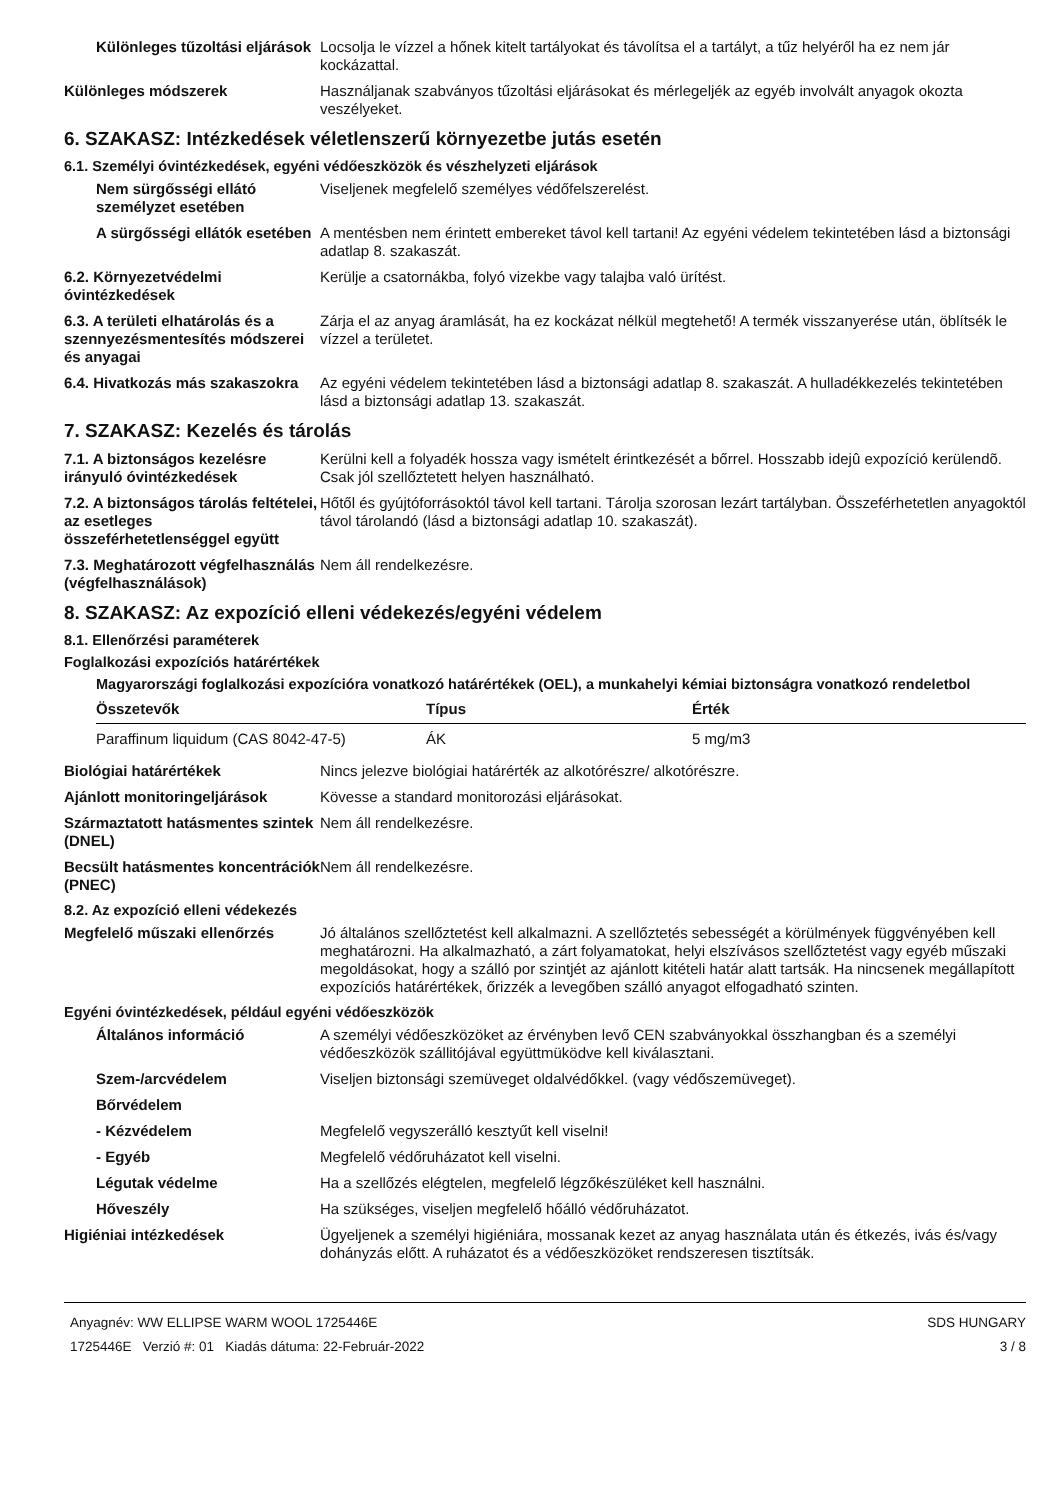Különleges tűzoltási eljárások
Locsolja le vízzel a hőnek kitelt tartályokat és távolítsa el a tartályt, a tűz helyéről ha ez nem jár kockázattal.
Különleges módszerek Használjanak szabványos tűzoltási eljárásokat és mérlegeljék az egyéb involvált anyagok okozta veszélyeket.
6. SZAKASZ: Intézkedések véletlenszerű környezetbe jutás esetén
6.1. Személyi óvintézkedések, egyéni védőeszközök és vészhelyzeti eljárások
Nem sürgősségi ellátó személyzet esetében
Viseljenek megfelelő személyes védőfelszerelést.
A sürgősségi ellátók esetében
A mentésben nem érintett embereket távol kell tartani! Az egyéni védelem tekintetében lásd a biztonsági adatlap 8. szakaszát.
6.2. Környezetvédelmi óvintézkedések
Kerülje a csatornákba, folyó vizekbe vagy talajba való ürítést.
6.3. A területi elhatárolás és a szennyezésmentesítés módszerei és anyagai
Zárja el az anyag áramlását, ha ez kockázat nélkül megtehető! A termék visszanyerése után, öblítsék le vízzel a területet.
6.4. Hivatkozás más szakaszokra
Az egyéni védelem tekintetében lásd a biztonsági adatlap 8. szakaszát. A hulladékkezelés tekintetében lásd a biztonsági adatlap 13. szakaszát.
7. SZAKASZ: Kezelés és tárolás
7.1. A biztonságos kezelésre irányuló óvintézkedések
Kerülni kell a folyadék hossza vagy ismételt érintkezését a bőrrel. Hosszabb idejû expozíció kerülendõ. Csak jól szellőztetett helyen használható.
7.2. A biztonságos tárolás feltételei, az esetleges összeférhetetlenséggel együtt
Hőtől és gyújtóforrásoktól távol kell tartani. Tárolja szorosan lezárt tartályban. Összeférhetetlen anyagoktól távol tárolandó (lásd a biztonsági adatlap 10. szakaszát).
7.3. Meghatározott végfelhasználás (végfelhasználások)
Nem áll rendelkezésre.
8. SZAKASZ: Az expozíció elleni védekezés/egyéni védelem
8.1. Ellenőrzési paraméterek
Foglalkozási expozíciós határértékek
Magyarországi foglalkozási expozícióra vonatkozó határértékek (OEL), a munkahelyi kémiai biztonságra vonatkozó rendeletbol
| Összetevők | Típus | Érték |
| --- | --- | --- |
| Paraffinum liquidum (CAS 8042-47-5) | ÁK | 5 mg/m3 |
Biológiai határértékek Nincs jelezve biológiai határérték az alkotórészre/ alkotórészre.
Ajánlott monitoringeljárások Kövesse a standard monitorozási eljárásokat.
Származtatott hatásmentes szintek (DNEL)
Nem áll rendelkezésre.
Becsült hatásmentes koncentrációk (PNEC)
Nem áll rendelkezésre.
8.2. Az expozíció elleni védekezés
Megfelelő műszaki ellenőrzés Jó általános szellőztetést kell alkalmazni. A szellőztetés sebességét a körülmények függvényében kell meghatározni. Ha alkalmazható, a zárt folyamatokat, helyi elszívásos szellőztetést vagy egyéb műszaki megoldásokat, hogy a szálló por szintjét az ajánlott kitételi határ alatt tartsák. Ha nincsenek megállapított expozíciós határértékek, őrizzék a levegőben szálló anyagot elfogadható szinten.
Egyéni óvintézkedések, például egyéni védőeszközök
Általános információ A személyi védőeszközöket az érvényben levő CEN szabványokkal összhangban és a személyi védőeszközök szállitójával együttmüködve kell kiválasztani.
Szem-/arcvédelem Viseljen biztonsági szemüveget oldalvédőkkel. (vagy védőszemüveget).
Bőrvédelem
- Kézvédelem Megfelelő vegyszerálló kesztyűt kell viselni!
- Egyéb Megfelelő védőruházatot kell viselni.
Légutak védelme Ha a szellőzés elégtelen, megfelelő légzőkészüléket kell használni.
Hőveszély Ha szükséges, viseljen megfelelő hőálló védőruházatot.
Higiéniai intézkedések Ügyeljenek a személyi higiéniára, mossanak kezet az anyag használata után és étkezés, ivás és/vagy dohányzás előtt. A ruházatot és a védőeszközöket rendszeresen tisztítsák.
Anyagnév: WW ELLIPSE WARM WOOL 1725446E
1725446E Verzió #: 01 Kiadás dátuma: 22-Február-2022
SDS HUNGARY
3 / 8